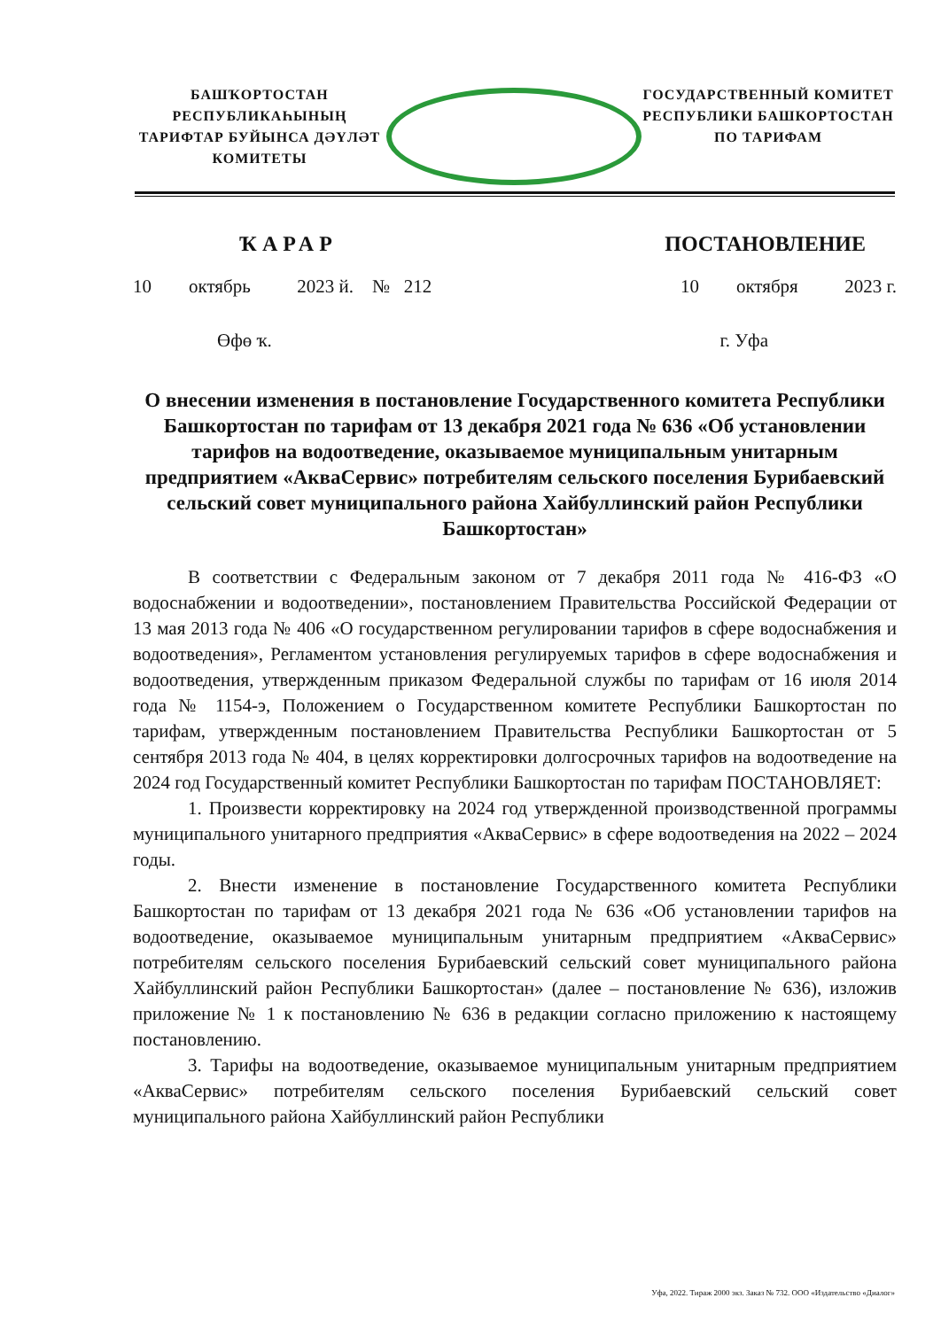БАШҠОРТОСТАН РЕСПУБЛИКАҺЫНЫҢ
ТАРИФТАР БУЙЫНСА ДӘҮЛӘТ
КОМИТЕТЫ
ГОСУДАРСТВЕННЫЙ КОМИТЕТ
РЕСПУБЛИКИ БАШКОРТОСТАН
ПО ТАРИФАМ
ҠАРАР ПОСТАНОВЛЕНИЕ
10 октябрь 2023 й. № 212 10 октября 2023 г.
Өфө ҡ. г. Уфа
О внесении изменения в постановление Государственного комитета Республики Башкортостан по тарифам от 13 декабря 2021 года № 636 «Об установлении тарифов на водоотведение, оказываемое муниципальным унитарным предприятием «АкваСервис» потребителям сельского поселения Бурибаевский сельский совет муниципального района Хайбуллинский район Республики Башкортостан»
В соответствии с Федеральным законом от 7 декабря 2011 года № 416-ФЗ «О водоснабжении и водоотведении», постановлением Правительства Российской Федерации от 13 мая 2013 года № 406 «О государственном регулировании тарифов в сфере водоснабжения и водоотведения», Регламентом установления регулируемых тарифов в сфере водоснабжения и водоотведения, утвержденным приказом Федеральной службы по тарифам от 16 июля 2014 года № 1154-э, Положением о Государственном комитете Республики Башкортостан по тарифам, утвержденным постановлением Правительства Республики Башкортостан от 5 сентября 2013 года № 404, в целях корректировки долгосрочных тарифов на водоотведение на 2024 год Государственный комитет Республики Башкортостан по тарифам ПОСТАНОВЛЯЕТ:
1. Произвести корректировку на 2024 год утвержденной производственной программы муниципального унитарного предприятия «АкваСервис» в сфере водоотведения на 2022 – 2024 годы.
2. Внести изменение в постановление Государственного комитета Республики Башкортостан по тарифам от 13 декабря 2021 года № 636 «Об установлении тарифов на водоотведение, оказываемое муниципальным унитарным предприятием «АкваСервис» потребителям сельского поселения Бурибаевский сельский совет муниципального района Хайбуллинский район Республики Башкортостан» (далее – постановление № 636), изложив приложение № 1 к постановлению № 636 в редакции согласно приложению к настоящему постановлению.
3. Тарифы на водоотведение, оказываемое муниципальным унитарным предприятием «АкваСервис» потребителям сельского поселения Бурибаевский сельский совет муниципального района Хайбуллинский район Республики
Уфа, 2022. Тираж 2000 экз. Заказ № 732. ООО «Издательство «Диалог»